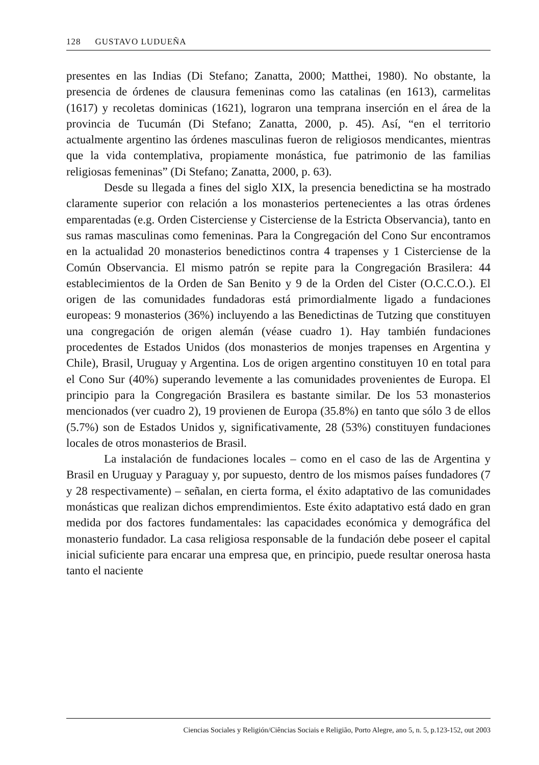128 GUSTAVO LUDUEÑA
presentes en las Indias (Di Stefano; Zanatta, 2000; Matthei, 1980). No obstante, la presencia de órdenes de clausura femeninas como las catalinas (en 1613), carmelitas (1617) y recoletas dominicas (1621), lograron una temprana inserción en el área de la provincia de Tucumán (Di Stefano; Zanatta, 2000, p. 45). Así, “en el territorio actualmente argentino las órdenes masculinas fueron de religiosos mendicantes, mientras que la vida contemplativa, propiamente monástica, fue patrimonio de las familias religiosas femeninas” (Di Stefano; Zanatta, 2000, p. 63).
Desde su llegada a fines del siglo XIX, la presencia benedictina se ha mostrado claramente superior con relación a los monasterios pertenecientes a las otras órdenes emparentadas (e.g. Orden Cisterciense y Cisterciense de la Estricta Observancia), tanto en sus ramas masculinas como femeninas. Para la Congregación del Cono Sur encontramos en la actualidad 20 monasterios benedictinos contra 4 trapenses y 1 Cisterciense de la Común Observancia. El mismo patrón se repite para la Congregación Brasilera: 44 establecimientos de la Orden de San Benito y 9 de la Orden del Cister (O.C.C.O.). El origen de las comunidades fundadoras está primordialmente ligado a fundaciones europeas: 9 monasterios (36%) incluyendo a las Benedictinas de Tutzing que constituyen una congregación de origen alemán (véase cuadro 1). Hay también fundaciones procedentes de Estados Unidos (dos monasterios de monjes trapenses en Argentina y Chile), Brasil, Uruguay y Argentina. Los de origen argentino constituyen 10 en total para el Cono Sur (40%) superando levemente a las comunidades provenientes de Europa. El principio para la Congregación Brasilera es bastante similar. De los 53 monasterios mencionados (ver cuadro 2), 19 provienen de Europa (35.8%) en tanto que sólo 3 de ellos (5.7%) son de Estados Unidos y, significativamente, 28 (53%) constituyen fundaciones locales de otros monasterios de Brasil.
La instalación de fundaciones locales – como en el caso de las de Argentina y Brasil en Uruguay y Paraguay y, por supuesto, dentro de los mismos países fundadores (7 y 28 respectivamente) – señalan, en cierta forma, el éxito adaptativo de las comunidades monásticas que realizan dichos emprendimientos. Este éxito adaptativo está dado en gran medida por dos factores fundamentales: las capacidades económica y demográfica del monasterio fundador. La casa religiosa responsable de la fundación debe poseer el capital inicial suficiente para encarar una empresa que, en principio, puede resultar onerosa hasta tanto el naciente
Ciencias Sociales y Religión/Ciências Sociais e Religião, Porto Alegre, ano 5, n. 5, p.123-152, out 2003